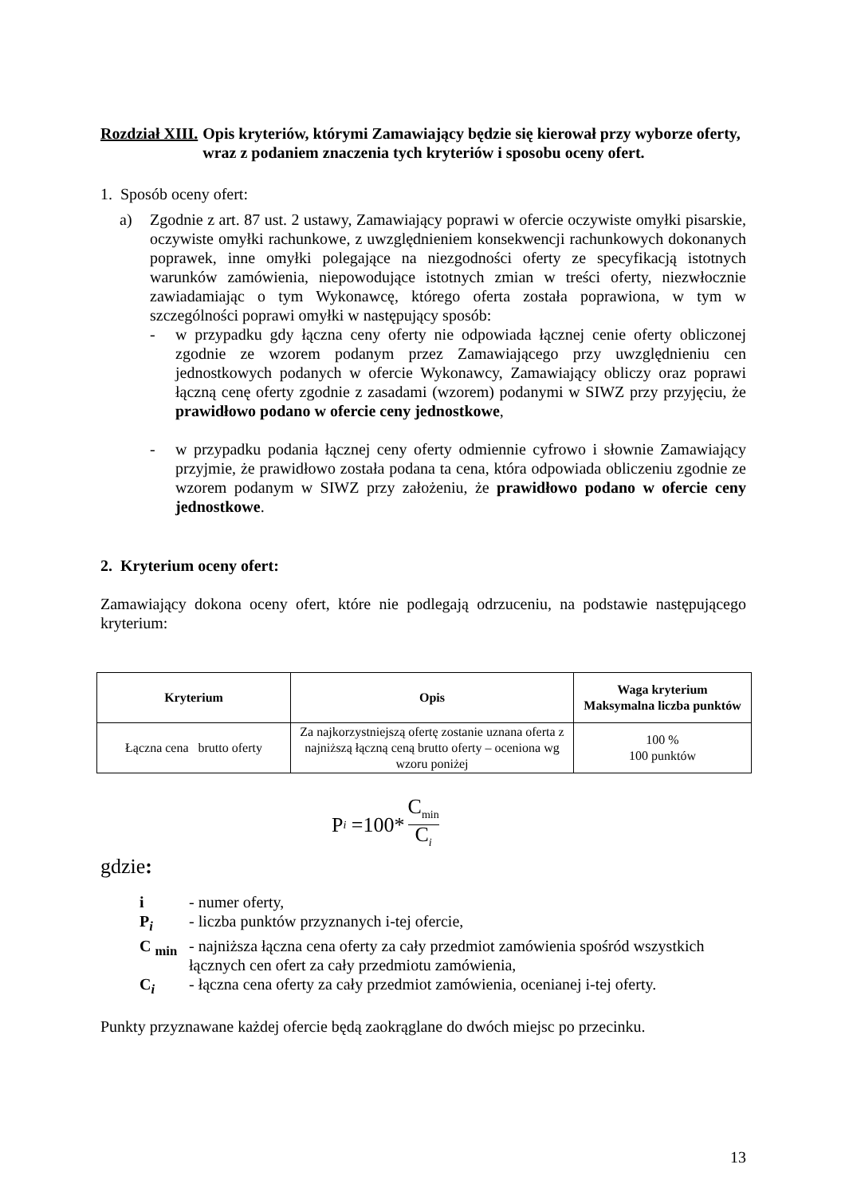Rozdział XIII. Opis kryteriów, którymi Zamawiający będzie się kierował przy wyborze oferty, wraz z podaniem znaczenia tych kryteriów i sposobu oceny ofert.
1. Sposób oceny ofert:
a) Zgodnie z art. 87 ust. 2 ustawy, Zamawiający poprawi w ofercie oczywiste omyłki pisarskie, oczywiste omyłki rachunkowe, z uwzględnieniem konsekwencji rachunkowych dokonanych poprawek, inne omyłki polegające na niezgodności oferty ze specyfikacją istotnych warunków zamówienia, niepowodujące istotnych zmian w treści oferty, niezwłocznie zawiadamiając o tym Wykonawcę, którego oferta została poprawiona, w tym w szczególności poprawi omyłki w następujący sposób:
- w przypadku gdy łączna ceny oferty nie odpowiada łącznej cenie oferty obliczonej zgodnie ze wzorem podanym przez Zamawiającego przy uwzględnieniu cen jednostkowych podanych w ofercie Wykonawcy, Zamawiający obliczy oraz poprawi łączną cenę oferty zgodnie z zasadami (wzorem) podanymi w SIWZ przy przyjęciu, że prawidłowo podano w ofercie ceny jednostkowe,
- w przypadku podania łącznej ceny oferty odmiennie cyfrowo i słownie Zamawiający przyjmie, że prawidłowo została podana ta cena, która odpowiada obliczeniu zgodnie ze wzorem podanym w SIWZ przy założeniu, że prawidłowo podano w ofercie ceny jednostkowe.
2. Kryterium oceny ofert:
Zamawiający dokona oceny ofert, które nie podlegają odrzuceniu, na podstawie następującego kryterium:
| Kryterium | Opis | Waga kryterium Maksymalna liczba punktów |
| --- | --- | --- |
| Łączna cena brutto oferty | Za najkorzystniejszą ofertę zostanie uznana oferta z najniższą łączną ceną brutto oferty – oceniona wg wzoru poniżej | 100 % 100 punktów |
P<sub>i</sub> =100* C<sub>min</sub> C<sub>i</sub>
gdzie:
| i | - numer oferty, |
| P<sub>i</sub> | - liczba punktów przyznanych i-tej ofercie, |
| C <sub>min</sub> | - najniższa łączna cena oferty za cały przedmiot zamówienia spośród wszystkich łącznych cen ofert za cały przedmiotu zamówienia, |
| C<sub>i</sub> | - łączna cena oferty za cały przedmiot zamówienia, ocenianej i-tej oferty. |
Punkty przyznawane każdej ofercie będą zaokrąglane do dwóch miejsc po przecinku.
13